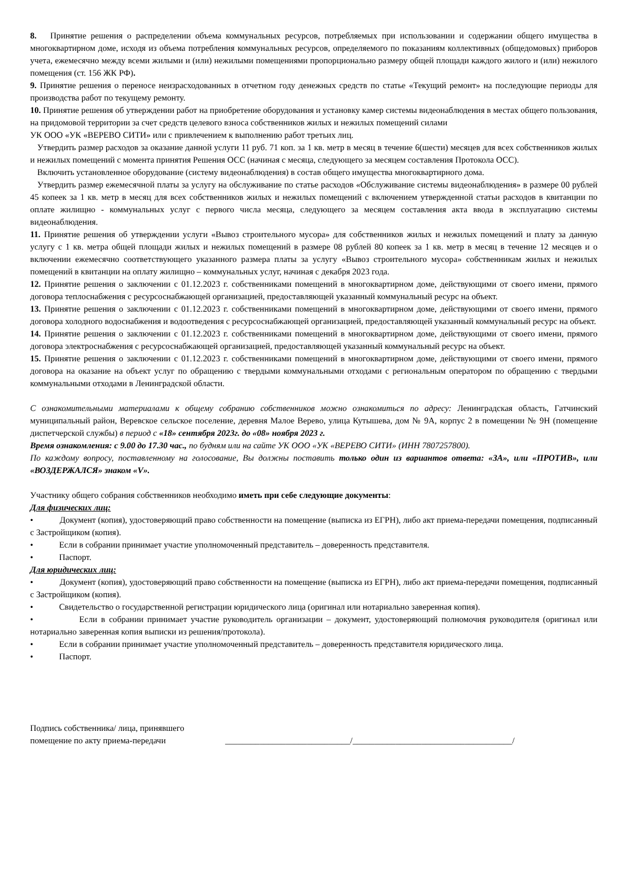8. Принятие решения о распределении объема коммунальных ресурсов, потребляемых при использовании и содержании общего имущества в многоквартирном доме, исходя из объема потребления коммунальных ресурсов, определяемого по показаниям коллективных (общедомовых) приборов учета, ежемесячно между всеми жилыми и (или) нежилыми помещениями пропорционально размеру общей площади каждого жилого и (или) нежилого помещения (ст. 156 ЖК РФ).
9. Принятие решения о переносе неизрасходованных в отчетном году денежных средств по статье «Текущий ремонт» на последующие периоды для производства работ по текущему ремонту.
10. Принятие решения об утверждении работ на приобретение оборудования и установку камер системы видеонаблюдения в местах общего пользования, на придомовой территории за счет средств целевого взноса собственников жилых и нежилых помещений силами
УК ООО «УК «ВЕРЕВО СИТИ» или с привлечением к выполнению работ третьих лиц.
Утвердить размер расходов за оказание данной услуги 11 руб. 71 коп. за 1 кв. метр в месяц в течение 6(шести) месяцев для всех собственников жилых и нежилых помещений с момента принятия Решения ОСС (начиная с месяца, следующего за месяцем составления Протокола ОСС).
Включить установленное оборудование (систему видеонаблюдения) в состав общего имущества многоквартирного дома.
Утвердить размер ежемесячной платы за услугу на обслуживание по статье расходов «Обслуживание системы видеонаблюдения» в размере 00 рублей 45 копеек за 1 кв. метр в месяц для всех собственников жилых и нежилых помещений с включением утвержденной статьи расходов в квитанции по оплате жилищно - коммунальных услуг с первого числа месяца, следующего за месяцем составления акта ввода в эксплуатацию системы видеонаблюдения.
11. Принятие решения об утверждении услуги «Вывоз строительного мусора» для собственников жилых и нежилых помещений и плату за данную услугу с 1 кв. метра общей площади жилых и нежилых помещений в размере 08 рублей 80 копеек за 1 кв. метр в месяц в течение 12 месяцев и о включении ежемесячно соответствующего указанного размера платы за услугу «Вывоз строительного мусора» собственникам жилых и нежилых помещений в квитанции на оплату жилищно – коммунальных услуг, начиная с декабря 2023 года.
12. Принятие решения о заключении с 01.12.2023 г. собственниками помещений в многоквартирном доме, действующими от своего имени, прямого договора теплоснабжения с ресурсоснабжающей организацией, предоставляющей указанный коммунальный ресурс на объект.
13. Принятие решения о заключении с 01.12.2023 г. собственниками помещений в многоквартирном доме, действующими от своего имени, прямого договора холодного водоснабжения и водоотведения с ресурсоснабжающей организацией, предоставляющей указанный коммунальный ресурс на объект.
14. Принятие решения о заключении с 01.12.2023 г. собственниками помещений в многоквартирном доме, действующими от своего имени, прямого договора электроснабжения с ресурсоснабжающей организацией, предоставляющей указанный коммунальный ресурс на объект.
15. Принятие решения о заключении с 01.12.2023 г. собственниками помещений в многоквартирном доме, действующими от своего имени, прямого договора на оказание на объект услуг по обращению с твердыми коммунальными отходами с региональным оператором по обращению с твердыми коммунальными отходами в Ленинградской области.
С ознакомительными материалами к общему собранию собственников можно ознакомиться по адресу: Ленинградская область, Гатчинский муниципальный район, Веревское сельское поселение, деревня Малое Верево, улица Кутышева, дом № 9А, корпус 2 в помещении № 9Н (помещение диспетчерской службы) в период с «18» сентября 2023г. до «08» ноября 2023 г.
Время ознакомления: с 9.00 до 17.30 час., по будням или на сайте УК ООО «УК «ВЕРЕВО СИТИ» (ИНН 7807257800).
По каждому вопросу, поставленному на голосование, Вы должны поставить только один из вариантов ответа: «ЗА», или «ПРОТИВ», или «ВОЗДЕРЖАЛСЯ» знаком «V».
Участнику общего собрания собственников необходимо иметь при себе следующие документы:
Для физических лиц:
• Документ (копия), удостоверяющий право собственности на помещение (выписка из ЕГРН), либо акт приема-передачи помещения, подписанный с Застройщиком (копия).
• Если в собрании принимает участие уполномоченный представитель – доверенность представителя.
• Паспорт.
Для юридических лиц:
• Документ (копия), удостоверяющий право собственности на помещение (выписка из ЕГРН), либо акт приема-передачи помещения, подписанный с Застройщиком (копия).
• Свидетельство о государственной регистрации юридического лица (оригинал или нотариально заверенная копия).
• Если в собрании принимает участие руководитель организации – документ, удостоверяющий полномочия руководителя (оригинал или нотариально заверенная копия выписки из решения/протокола).
• Если в собрании принимает участие уполномоченный представитель – доверенность представителя юридического лица.
• Паспорт.
Подпись собственника/ лица, принявшего помещение по акту приема-передачи
_____________________________/_____________________________________/